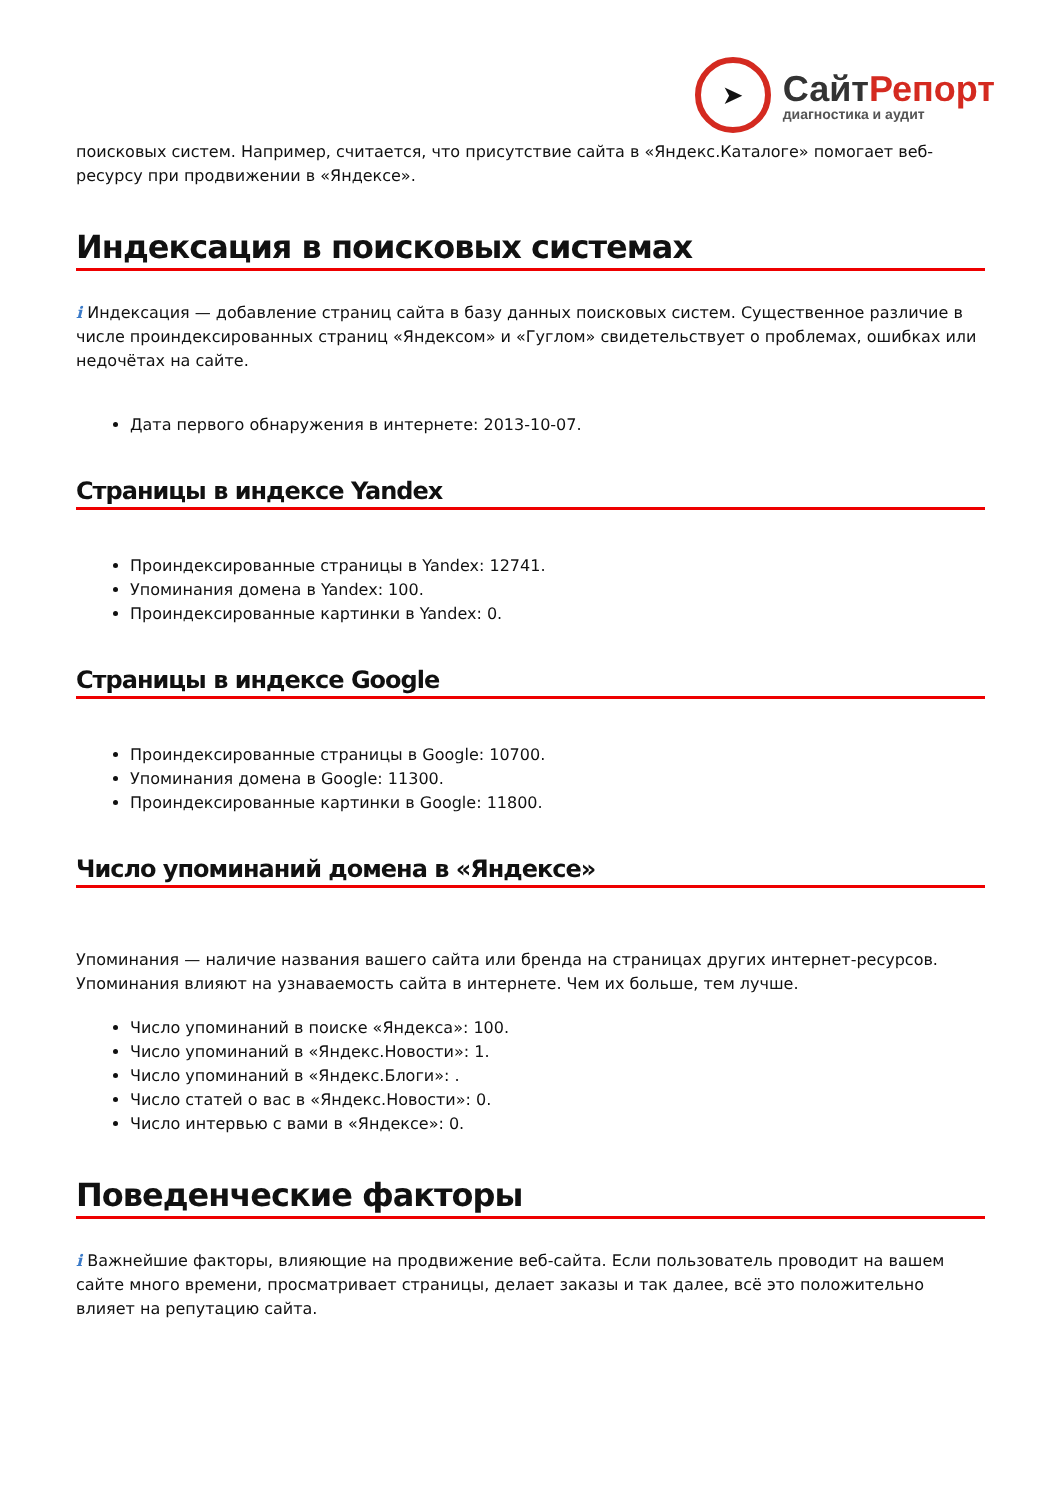➤
СайтРепорт
диагностика и аудит
поисковых систем. Например, считается, что присутствие сайта в «Яндекс.Каталоге» помогает веб-ресурсу при продвижении в «Яндексе».
Индексация в поисковых системах
i Индексация — добавление страниц сайта в базу данных поисковых систем. Существенное различие в числе проиндексированных страниц «Яндексом» и «Гуглом» свидетельствует о проблемах, ошибках или недочётах на сайте.
Дата первого обнаружения в интернете: 2013-10-07.
Страницы в индексе Yandex
Проиндексированные страницы в Yandex: 12741.
Упоминания домена в Yandex: 100.
Проиндексированные картинки в Yandex: 0.
Страницы в индексе Google
Проиндексированные страницы в Google: 10700.
Упоминания домена в Google: 11300.
Проиндексированные картинки в Google: 11800.
Число упоминаний домена в «Яндексе»
Упоминания — наличие названия вашего сайта или бренда на страницах других интернет-ресурсов. Упоминания влияют на узнаваемость сайта в интернете. Чем их больше, тем лучше.
Число упоминаний в поиске «Яндекса»: 100.
Число упоминаний в «Яндекс.Новости»: 1.
Число упоминаний в «Яндекс.Блоги»: .
Число статей о вас в «Яндекс.Новости»: 0.
Число интервью с вами в «Яндексе»: 0.
Поведенческие факторы
i Важнейшие факторы, влияющие на продвижение веб-сайта. Если пользователь проводит на вашем сайте много времени, просматривает страницы, делает заказы и так далее, всё это положительно влияет на репутацию сайта.